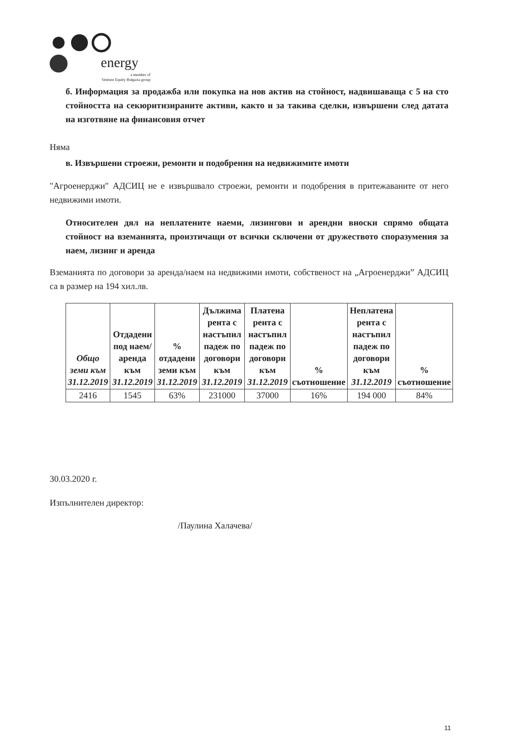energy
a member of
Venture Equity Bulgaria group
б. Информация за продажба или покупка на нов актив на стойност, надвишаваща с 5 на сто стойността на секюритизираните активи, както и за такива сделки, извършени след датата на изготвяне на финансовия отчет
Няма
в. Извършени строежи, ремонти и подобрения на недвижимите имоти
"Агроенерджи" АДСИЦ не е извършвало строежи, ремонти и подобрения в притежаваните от него недвижими имоти.
Относителен дял на неплатените наеми, лизингови и арендни вноски спрямо общата стойност на вземанията, произтичащи от всички сключени от дружеството споразумения за наем, лизинг и аренда
Вземанията по договори за аренда/наем на недвижими имоти, собственост на „Агроенерджи” АДСИЦ са в размер на 194 хил.лв.
| Общо земи към 31.12.2019 | Отдадени под наем/аренда към 31.12.2019 | % отдадени земи към 31.12.2019 | Дължима рента с настъпил падеж по договори към 31.12.2019 | Платена рента с настъпил падеж по договори към 31.12.2019 | % съотношение | Неплатена рента с настъпил падеж по договори към 31.12.2019 | % съотношение |
| --- | --- | --- | --- | --- | --- | --- | --- |
| 2416 | 1545 | 63% | 231000 | 37000 | 16% | 194 000 | 84% |
30.03.2020 г.
Изпълнителен директор:
/Паулина Халачева/
11